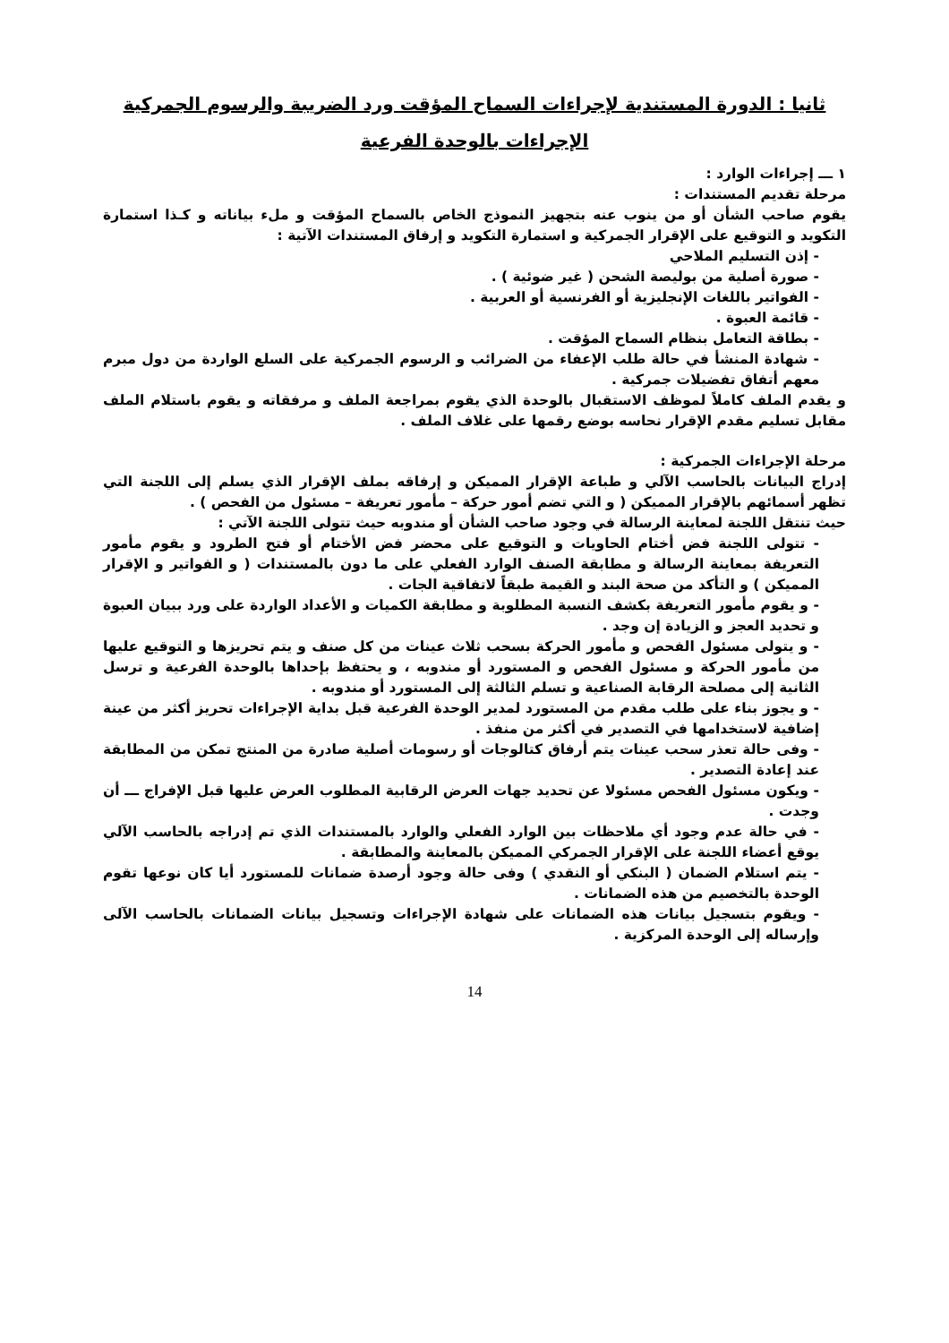ثانيا : الدورة المستندية لإجراءات السماح المؤقت ورد الضريبة والرسوم الجمركية
الإجراءات بالوحدة الفرعية
١ ـــ إجراءات الوارد :
مرحلة تقديم المستندات :
يقوم صاحب الشأن أو من ينوب عنه بتجهيز النموذج الخاص بالسماح المؤقت و ملء بياناته و كـذا استمارة التكويد و التوقيع على الإقرار الجمركية و استمارة التكويد و إرفاق المستندات الآتية :
- إذن التسليم الملاحي
- صورة أصلية من بوليصة الشحن ( غير ضوئية ) .
- الفواتير باللغات الإنجليزية أو الفرنسية أو العربية .
- قائمة العبوة .
- بطاقة التعامل بنظام السماح المؤقت .
- شهادة المنشأ في حالة طلب الإعفاء من الضرائب و الرسوم الجمركية على السلع الواردة من دول مبرم معهم أتفاق تفضيلات جمركية .
و يقدم الملف كاملاً لموظف الاستقبال بالوحدة الذي يقوم بمراجعة الملف و مرفقاته و يقوم باستلام الملف مقابل تسليم مقدم الإقرار نحاسه بوضع رقمها على غلاف الملف .
مرحلة الإجراءات الجمركية :
إدراج البيانات بالحاسب الآلي و طباعة الإقرار المميكن و إرفاقه بملف الإقرار الذي يسلم إلى اللجنة التي تظهر أسمائهم بالإقرار المميكن ( و التي تضم أمور حركة – مأمور تعريفة – مسئول من الفحص ) .
حيث تنتقل اللجنة لمعاينة الرسالة في وجود صاحب الشأن أو مندوبه حيث تتولى اللجنة الآتي :
- تتولى اللجنة فض أختام الحاويات و التوقيع على محضر فض الأختام أو فتح الطرود و يقوم مأمور التعريفة بمعاينة الرسالة و مطابقة الصنف الوارد الفعلي على ما دون بالمستندات ( و الفواتير و الإقرار المميكن ) و التأكد من صحة البند و القيمة طبقاً لاتفاقية الجات .
- و يقوم مأمور التعريفة بكشف النسبة المطلوبة و مطابقة الكميات و الأعداد الواردة على ورد ببيان العبوة و تحديد العجز و الزيادة إن وجد .
- و يتولى مسئول الفحص و مأمور الحركة بسحب ثلاث عينات من كل صنف و يتم تحريزها و التوقيع عليها من مأمور الحركة و مسئول الفحص و المستورد أو مندوبه ، و يحتفظ بإحداها بالوحدة الفرعية و ترسل الثانية إلى مصلحة الرقابة الصناعية و تسلم الثالثة إلى المستورد أو مندوبه .
- و يجوز بناء على طلب مقدم من المستورد لمدير الوحدة الفرعية قبل بداية الإجراءات تحريز أكثر من عينة إضافية لاستخدامها في التصدير في أكثر من منفذ .
- وفى حالة تعذر سحب عينات يتم أرفاق كتالوجات أو رسومات أصلية صادرة من المنتج تمكن من المطابقة عند إعادة التصدير .
- ويكون مسئول الفحص مسئولا عن تحديد جهات العرض الرقابية المطلوب العرض عليها قبل الإفراج ـــ أن وجدت .
- في حالة عدم وجود أي ملاحظات بين الوارد الفعلي والوارد بالمستندات الذي تم إدراجه بالحاسب الآلي يوقع أعضاء اللجنة على الإقرار الجمركي المميكن بالمعاينة والمطابقة .
- يتم استلام الضمان ( البنكي أو النقدي ) وفى حالة وجود أرصدة ضمانات للمستورد أيا كان نوعها تقوم الوحدة بالتخصيم من هذه الضمانات .
- ويقوم بتسجيل بيانات هذه الضمانات على شهادة الإجراءات وتسجيل بيانات الضمانات بالحاسب الآلى وإرساله إلى الوحدة المركزية .
14